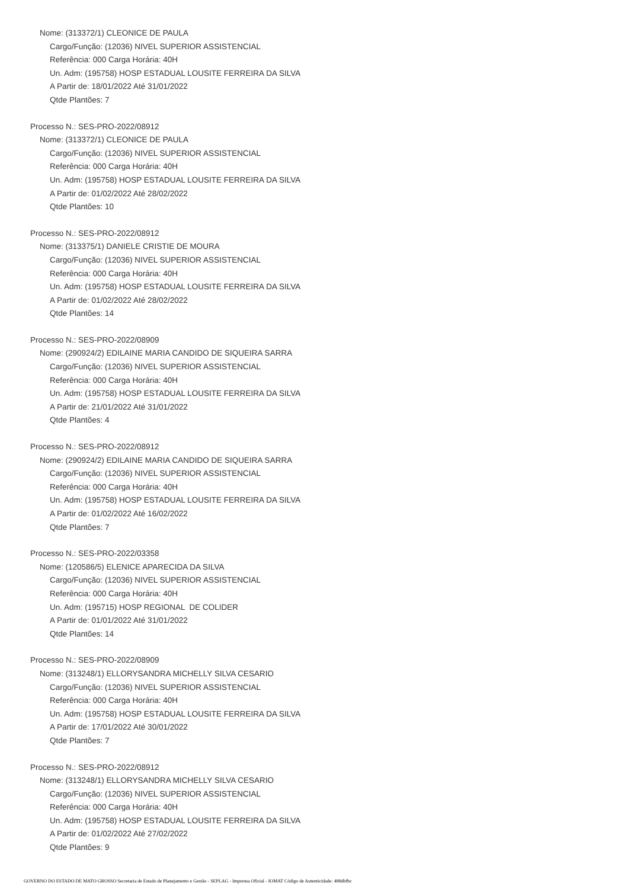Nome: (313372/1) CLEONICE DE PAULA
Cargo/Função: (12036) NIVEL SUPERIOR ASSISTENCIAL
Referência: 000 Carga Horária: 40H
Un. Adm: (195758) HOSP ESTADUAL LOUSITE FERREIRA DA SILVA
A Partir de: 18/01/2022 Até 31/01/2022
Qtde Plantões: 7
Processo N.: SES-PRO-2022/08912
Nome: (313372/1) CLEONICE DE PAULA
Cargo/Função: (12036) NIVEL SUPERIOR ASSISTENCIAL
Referência: 000 Carga Horária: 40H
Un. Adm: (195758) HOSP ESTADUAL LOUSITE FERREIRA DA SILVA
A Partir de: 01/02/2022 Até 28/02/2022
Qtde Plantões: 10
Processo N.: SES-PRO-2022/08912
Nome: (313375/1) DANIELE CRISTIE DE MOURA
Cargo/Função: (12036) NIVEL SUPERIOR ASSISTENCIAL
Referência: 000 Carga Horária: 40H
Un. Adm: (195758) HOSP ESTADUAL LOUSITE FERREIRA DA SILVA
A Partir de: 01/02/2022 Até 28/02/2022
Qtde Plantões: 14
Processo N.: SES-PRO-2022/08909
Nome: (290924/2) EDILAINE MARIA CANDIDO DE SIQUEIRA SARRA
Cargo/Função: (12036) NIVEL SUPERIOR ASSISTENCIAL
Referência: 000 Carga Horária: 40H
Un. Adm: (195758) HOSP ESTADUAL LOUSITE FERREIRA DA SILVA
A Partir de: 21/01/2022 Até 31/01/2022
Qtde Plantões: 4
Processo N.: SES-PRO-2022/08912
Nome: (290924/2) EDILAINE MARIA CANDIDO DE SIQUEIRA SARRA
Cargo/Função: (12036) NIVEL SUPERIOR ASSISTENCIAL
Referência: 000 Carga Horária: 40H
Un. Adm: (195758) HOSP ESTADUAL LOUSITE FERREIRA DA SILVA
A Partir de: 01/02/2022 Até 16/02/2022
Qtde Plantões: 7
Processo N.: SES-PRO-2022/03358
Nome: (120586/5) ELENICE APARECIDA DA SILVA
Cargo/Função: (12036) NIVEL SUPERIOR ASSISTENCIAL
Referência: 000 Carga Horária: 40H
Un. Adm: (195715) HOSP REGIONAL DE COLIDER
A Partir de: 01/01/2022 Até 31/01/2022
Qtde Plantões: 14
Processo N.: SES-PRO-2022/08909
Nome: (313248/1) ELLORYSANDRA MICHELLY SILVA CESARIO
Cargo/Função: (12036) NIVEL SUPERIOR ASSISTENCIAL
Referência: 000 Carga Horária: 40H
Un. Adm: (195758) HOSP ESTADUAL LOUSITE FERREIRA DA SILVA
A Partir de: 17/01/2022 Até 30/01/2022
Qtde Plantões: 7
Processo N.: SES-PRO-2022/08912
Nome: (313248/1) ELLORYSANDRA MICHELLY SILVA CESARIO
Cargo/Função: (12036) NIVEL SUPERIOR ASSISTENCIAL
Referência: 000 Carga Horária: 40H
Un. Adm: (195758) HOSP ESTADUAL LOUSITE FERREIRA DA SILVA
A Partir de: 01/02/2022 Até 27/02/2022
Qtde Plantões: 9
GOVERNO DO ESTADO DE MATO GROSSO Secretaria de Estado de Planejamento e Gestão - SEPLAG - Imprensa Oficial - IOMAT Código de Autenticidade: 488dbfbc